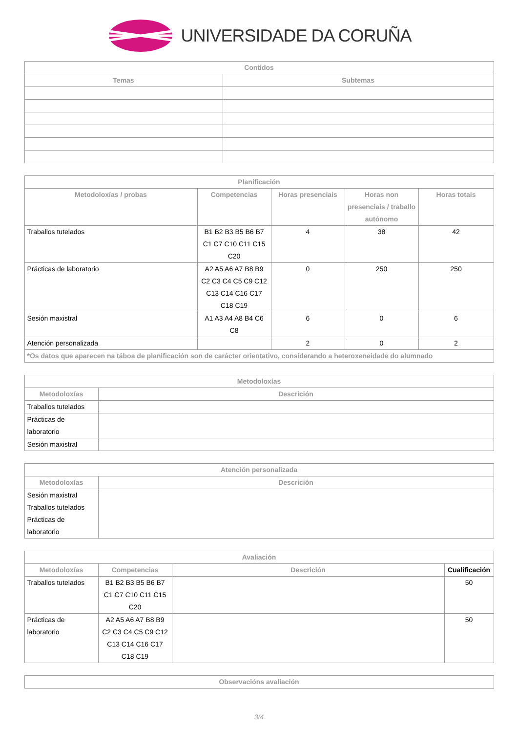UNIVERSIDADE DA CORUÑA
| Contidos | |
| --- | --- |
| Temas | Subtemas |
| Planificación | | | | |
| --- | --- | --- | --- | --- |
| Metodoloxías / probas | Competencias | Horas presenciais | Horas non presenciais / traballo autónomo | Horas totais |
| Traballos tutelados | B1 B2 B3 B5 B6 B7 C1 C7 C10 C11 C15 C20 | 4 | 38 | 42 |
| Prácticas de laboratorio | A2 A5 A6 A7 B8 B9 C2 C3 C4 C5 C9 C12 C13 C14 C16 C17 C18 C19 | 0 | 250 | 250 |
| Sesión maxistral | A1 A3 A4 A8 B4 C6 C8 | 6 | 0 | 6 |
| Atención personalizada | | 2 | 0 | 2 |
| *Os datos que aparecen na táboa de planificación son de carácter orientativo, considerando a heteroxeneidade do alumnado | | | | |
| Metodoloxías | |
| --- | --- |
| Metodoloxías | Descrición |
| Traballos tutelados | |
| Prácticas de laboratorio | |
| Sesión maxistral | |
| Atención personalizada | |
| --- | --- |
| Metodoloxías | Descrición |
| Sesión maxistral Traballos tutelados Prácticas de laboratorio | |
| Avaliación | | | |
| --- | --- | --- | --- |
| Metodoloxías | Competencias | Descrición | Cualificación |
| Traballos tutelados | B1 B2 B3 B5 B6 B7 C1 C7 C10 C11 C15 C20 | | 50 |
| Prácticas de laboratorio | A2 A5 A6 A7 B8 B9 C2 C3 C4 C5 C9 C12 C13 C14 C16 C17 C18 C19 | | 50 |
| Observacións avaliación |
| --- |
3/4